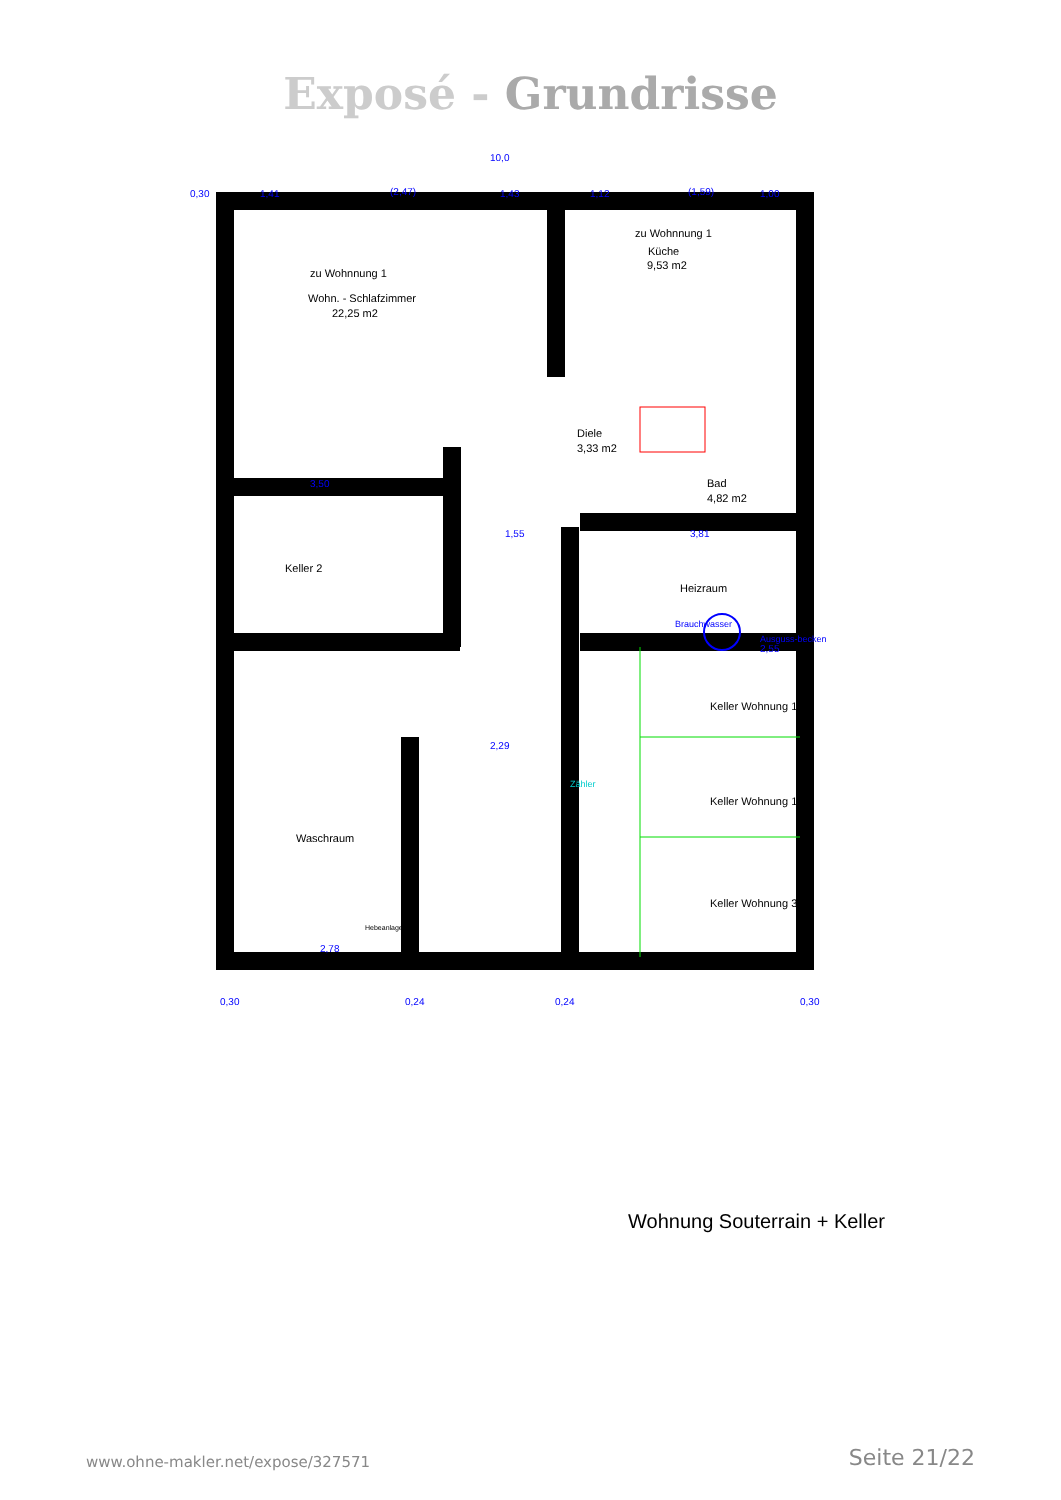Exposé - Grundrisse
10,0
0,30
1,41
(2,47)
1,43
1,12
(1,59)
1,00
3,50
1,55
3,81
2,55
2,78
2,29
0,30
0,24
0,24
0,30
zu Wohnnung 1
Wohn. - Schlafzimmer
22,25 m2
zu Wohnnung 1
Küche
9,53 m2
Diele
3,33 m2
Bad
4,82 m2
Keller 2
Heizraum
Waschraum
Keller Wohnung 1
Keller Wohnung 1
Keller Wohnung 3
Brauchwasser
Ausguss-becken
Hebeanlage
Zähler
Wohnung Souterrain + Keller
www.ohne-makler.net/expose/327571
Seite 21/22